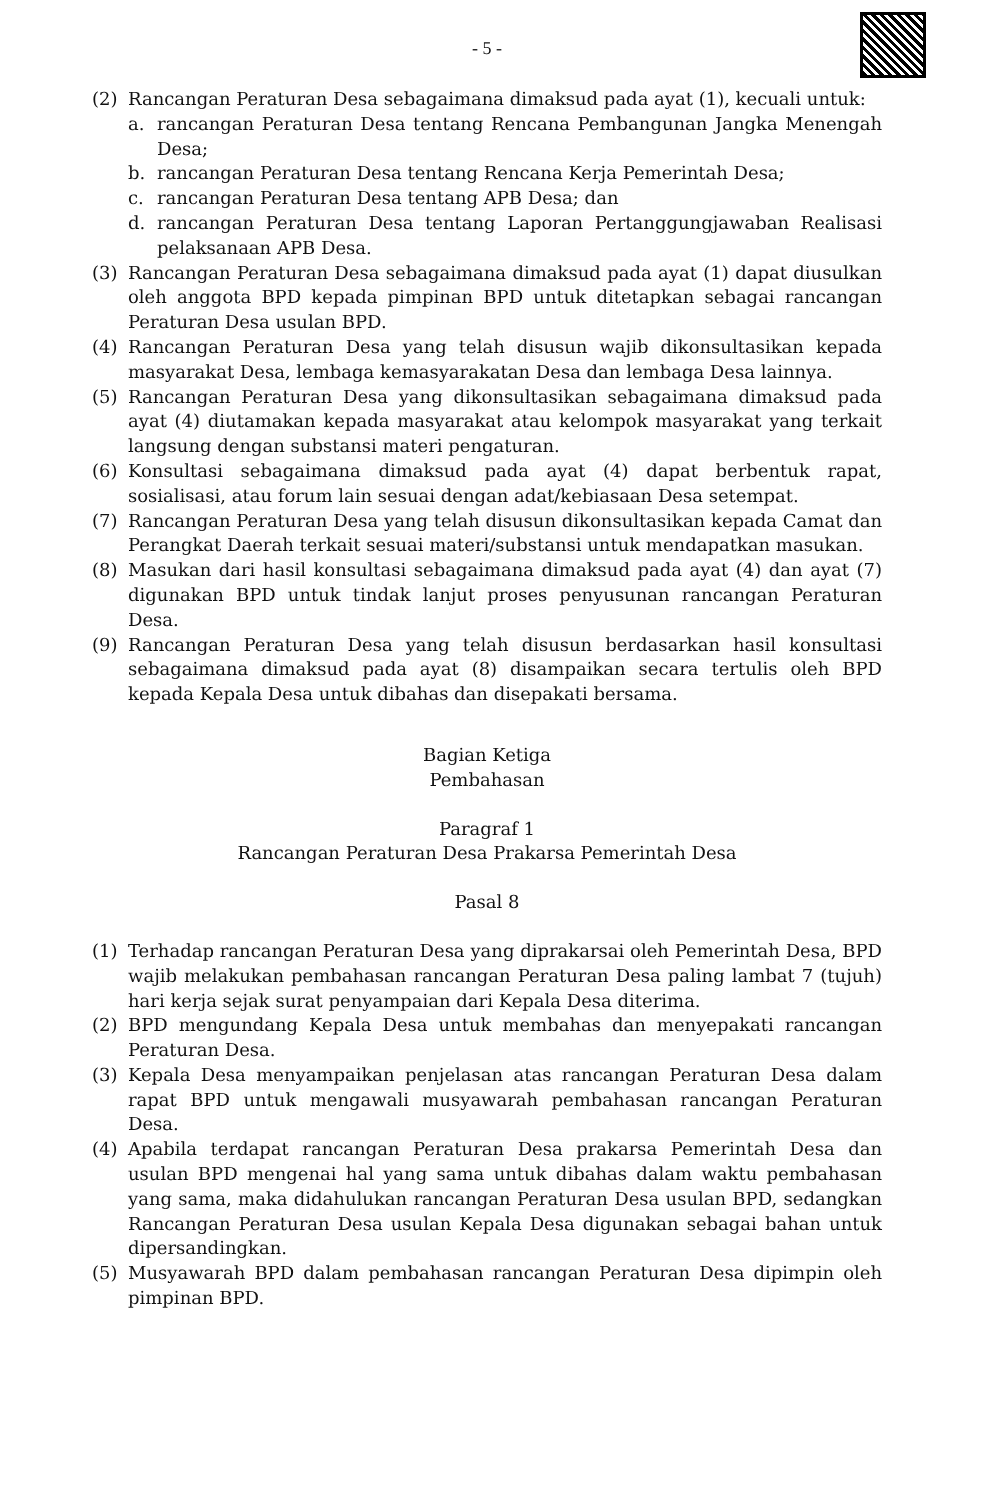- 5 -
(2) Rancangan Peraturan Desa sebagaimana dimaksud pada ayat (1), kecuali untuk:
a. rancangan Peraturan Desa tentang Rencana Pembangunan Jangka Menengah Desa;
b. rancangan Peraturan Desa tentang Rencana Kerja Pemerintah Desa;
c. rancangan Peraturan Desa tentang APB Desa; dan
d. rancangan Peraturan Desa tentang Laporan Pertanggungjawaban Realisasi pelaksanaan APB Desa.
(3) Rancangan Peraturan Desa sebagaimana dimaksud pada ayat (1) dapat diusulkan oleh anggota BPD kepada pimpinan BPD untuk ditetapkan sebagai rancangan Peraturan Desa usulan BPD.
(4) Rancangan Peraturan Desa yang telah disusun wajib dikonsultasikan kepada masyarakat Desa, lembaga kemasyarakatan Desa dan lembaga Desa lainnya.
(5) Rancangan Peraturan Desa yang dikonsultasikan sebagaimana dimaksud pada ayat (4) diutamakan kepada masyarakat atau kelompok masyarakat yang terkait langsung dengan substansi materi pengaturan.
(6) Konsultasi sebagaimana dimaksud pada ayat (4) dapat berbentuk rapat, sosialisasi, atau forum lain sesuai dengan adat/kebiasaan Desa setempat.
(7) Rancangan Peraturan Desa yang telah disusun dikonsultasikan kepada Camat dan Perangkat Daerah terkait sesuai materi/substansi untuk mendapatkan masukan.
(8) Masukan dari hasil konsultasi sebagaimana dimaksud pada ayat (4) dan ayat (7) digunakan BPD untuk tindak lanjut proses penyusunan rancangan Peraturan Desa.
(9) Rancangan Peraturan Desa yang telah disusun berdasarkan hasil konsultasi sebagaimana dimaksud pada ayat (8) disampaikan secara tertulis oleh BPD kepada Kepala Desa untuk dibahas dan disepakati bersama.
Bagian Ketiga
Pembahasan
Paragraf 1
Rancangan Peraturan Desa Prakarsa Pemerintah Desa
Pasal 8
(1) Terhadap rancangan Peraturan Desa yang diprakarsai oleh Pemerintah Desa, BPD wajib melakukan pembahasan rancangan Peraturan Desa paling lambat 7 (tujuh) hari kerja sejak surat penyampaian dari Kepala Desa diterima.
(2) BPD mengundang Kepala Desa untuk membahas dan menyepakati rancangan Peraturan Desa.
(3) Kepala Desa menyampaikan penjelasan atas rancangan Peraturan Desa dalam rapat BPD untuk mengawali musyawarah pembahasan rancangan Peraturan Desa.
(4) Apabila terdapat rancangan Peraturan Desa prakarsa Pemerintah Desa dan usulan BPD mengenai hal yang sama untuk dibahas dalam waktu pembahasan yang sama, maka didahulukan rancangan Peraturan Desa usulan BPD, sedangkan Rancangan Peraturan Desa usulan Kepala Desa digunakan sebagai bahan untuk dipersandingkan.
(5) Musyawarah BPD dalam pembahasan rancangan Peraturan Desa dipimpin oleh pimpinan BPD.